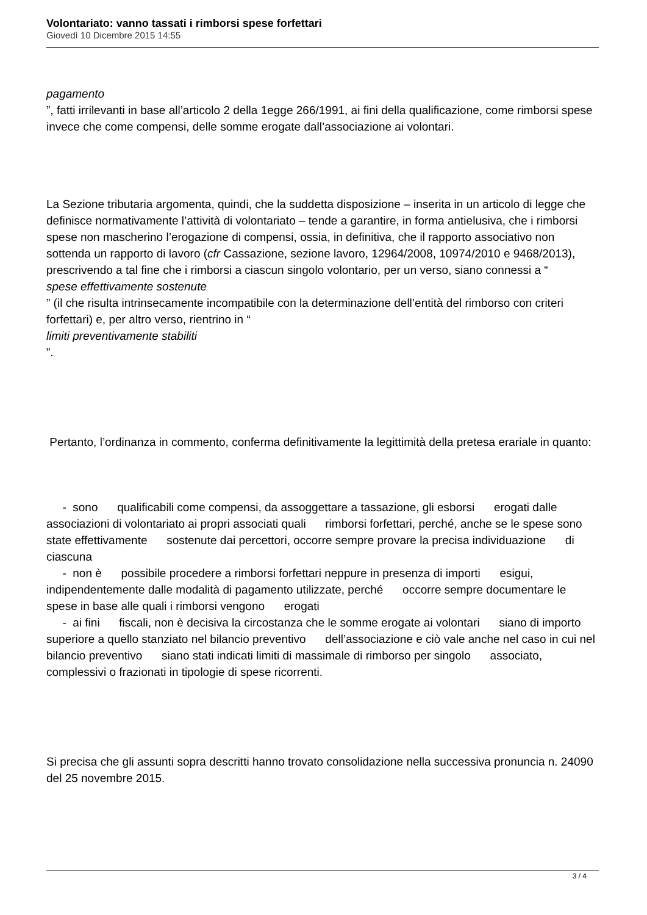Volontariato: vanno tassati i rimborsi spese forfettari
Giovedì 10 Dicembre 2015 14:55
pagamento
”, fatti irrilevanti in base all’articolo 2 della 1egge 266/1991, ai fini della qualificazione, come rimborsi spese invece che come compensi, delle somme erogate dall’associazione ai volontari.
La Sezione tributaria argomenta, quindi, che la suddetta disposizione – inserita in un articolo di legge che definisce normativamente l’attività di volontariato – tende a garantire, in forma antielusiva, che i rimborsi spese non mascherino l’erogazione di compensi, ossia, in definitiva, che il rapporto associativo non sottenda un rapporto di lavoro (cfr Cassazione, sezione lavoro, 12964/2008, 10974/2010 e 9468/2013), prescrivendo a tal fine che i rimborsi a ciascun singolo volontario, per un verso, siano connessi a “
spese effettivamente sostenute
” (il che risulta intrinsecamente incompatibile con la determinazione dell’entità del rimborso con criteri forfettari) e, per altro verso, rientrino in “
limiti preventivamente stabiliti
”.
Pertanto, l’ordinanza in commento, conferma definitivamente la legittimità della pretesa erariale in quanto:
- sono qualificabili come compensi, da assoggettare a tassazione, gli esborsi erogati dalle associazioni di volontariato ai propri associati quali rimborsi forfettari, perché, anche se le spese sono state effettivamente sostenute dai percettori, occorre sempre provare la precisa individuazione di ciascuna
- non è possibile procedere a rimborsi forfettari neppure in presenza di importi esigui, indipendentemente dalle modalità di pagamento utilizzate, perché occorre sempre documentare le spese in base alle quali i rimborsi vengono erogati
- ai fini fiscali, non è decisiva la circostanza che le somme erogate ai volontari siano di importo superiore a quello stanziato nel bilancio preventivo dell’associazione e ciò vale anche nel caso in cui nel bilancio preventivo siano stati indicati limiti di massimale di rimborso per singolo associato, complessivi o frazionati in tipologie di spese ricorrenti.
Si precisa che gli assunti sopra descritti hanno trovato consolidazione nella successiva pronuncia n. 24090 del 25 novembre 2015.
3 / 4